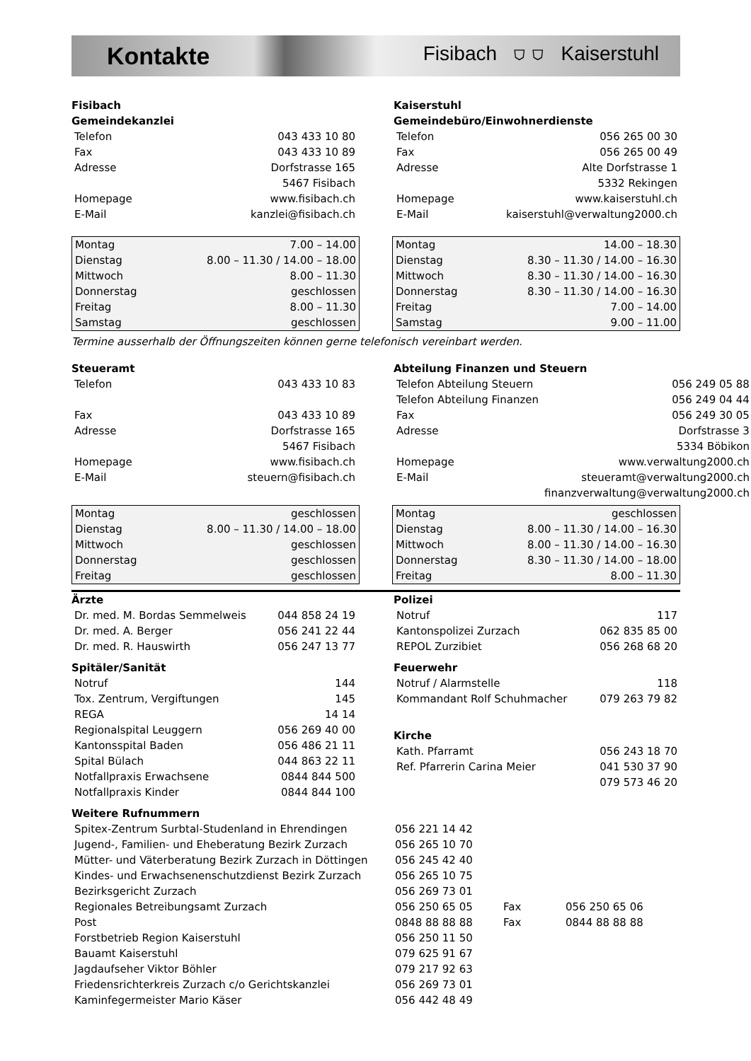Kontakte Fisibach ⛉ ⛉ Kaiserstuhl
Fisibach
Gemeindekanzlei
| Telefon | 043 433 10 80 |
| Fax | 043 433 10 89 |
| Adresse | Dorfstrasse 165 |
| | 5467 Fisibach |
| Homepage | www.fisibach.ch |
| E-Mail | kanzlei@fisibach.ch |
Kaiserstuhl
Gemeindebüro/Einwohnerdienste
| Telefon | 056 265 00 30 |
| Fax | 056 265 00 49 |
| Adresse | Alte Dorfstrasse 1 |
| | 5332 Rekingen |
| Homepage | www.kaiserstuhl.ch |
| E-Mail | kaiserstuhl@verwaltung2000.ch |
| Montag | 7.00 – 14.00 |
| Dienstag | 8.00 – 11.30 / 14.00 – 18.00 |
| Mittwoch | 8.00 – 11.30 |
| Donnerstag | geschlossen |
| Freitag | 8.00 – 11.30 |
| Samstag | geschlossen |
| Montag | 14.00 – 18.30 |
| Dienstag | 8.30 – 11.30 / 14.00 – 16.30 |
| Mittwoch | 8.30 – 11.30 / 14.00 – 16.30 |
| Donnerstag | 8.30 – 11.30 / 14.00 – 16.30 |
| Freitag | 7.00 – 14.00 |
| Samstag | 9.00 – 11.00 |
Termine ausserhalb der Öffnungszeiten können gerne telefonisch vereinbart werden.
Steueramt
| Telefon | 043 433 10 83 |
| Fax | 043 433 10 89 |
| Adresse | Dorfstrasse 165 |
| | 5467 Fisibach |
| Homepage | www.fisibach.ch |
| E-Mail | steuern@fisibach.ch |
Abteilung Finanzen und Steuern
| Telefon Abteilung Steuern | 056 249 05 88 |
| Telefon Abteilung Finanzen | 056 249 04 44 |
| Fax | 056 249 30 05 |
| Adresse | Dorfstrasse 3 |
| | 5334 Böbikon |
| Homepage | www.verwaltung2000.ch |
| E-Mail | steueramt@verwaltung2000.ch |
| | finanzverwaltung@verwaltung2000.ch |
| Montag | geschlossen |
| Dienstag | 8.00 – 11.30 / 14.00 – 18.00 |
| Mittwoch | geschlossen |
| Donnerstag | geschlossen |
| Freitag | geschlossen |
| Montag | geschlossen |
| Dienstag | 8.00 – 11.30 / 14.00 – 16.30 |
| Mittwoch | 8.00 – 11.30 / 14.00 – 16.30 |
| Donnerstag | 8.30 – 11.30 / 14.00 – 18.00 |
| Freitag | 8.00 – 11.30 |
Ärzte
| Dr. med. M. Bordas Semmelweis | 044 858 24 19 |
| Dr. med. A. Berger | 056 241 22 44 |
| Dr. med. R. Hauswirth | 056 247 13 77 |
Spitäler/Sanität
| Notruf | 144 |
| Tox. Zentrum, Vergiftungen | 145 |
| REGA | 14 14 |
| Regionalspital Leuggern | 056 269 40 00 |
| Kantonsspital Baden | 056 486 21 11 |
| Spital Bülach | 044 863 22 11 |
| Notfallpraxis Erwachsene | 0844 844 500 |
| Notfallpraxis Kinder | 0844 844 100 |
Polizei
| Notruf | 117 |
| Kantonspolizei Zurzach | 062 835 85 00 |
| REPOL Zurzibiet | 056 268 68 20 |
Feuerwehr
| Notruf / Alarmstelle | 118 |
| Kommandant Rolf Schuhmacher | 079 263 79 82 |
Kirche
| Kath. Pfarramt | 056 243 18 70 |
| Ref. Pfarrerin Carina Meier | 041 530 37 90 |
| | 079 573 46 20 |
Weitere Rufnummern
| Spitex-Zentrum Surbtal-Studenland in Ehrendingen | 056 221 14 42 | | |
| Jugend-, Familien- und Eheberatung Bezirk Zurzach | 056 265 10 70 | | |
| Mütter- und Väterberatung Bezirk Zurzach in Döttingen | 056 245 42 40 | | |
| Kindes- und Erwachsenenschutzdienst Bezirk Zurzach | 056 265 10 75 | | |
| Bezirksgericht Zurzach | 056 269 73 01 | | |
| Regionales Betreibungsamt Zurzach | 056 250 65 05 | Fax | 056 250 65 06 |
| Post | 0848 88 88 88 | Fax | 0844 88 88 88 |
| Forstbetrieb Region Kaiserstuhl | 056 250 11 50 | | |
| Bauamt Kaiserstuhl | 079 625 91 67 | | |
| Jagdaufseher Viktor Böhler | 079 217 92 63 | | |
| Friedensrichterkreis Zurzach c/o Gerichtskanzlei | 056 269 73 01 | | |
| Kaminfegermeister Mario Käser | 056 442 48 49 | | |